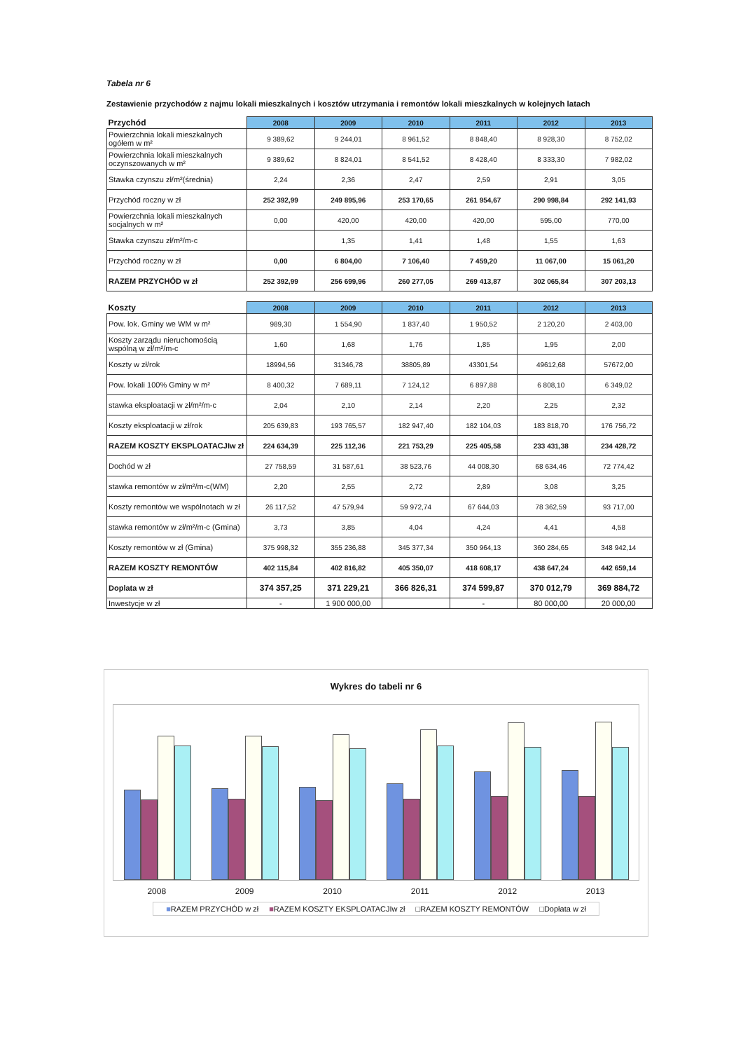Tabela nr 6
Zestawienie przychodów z najmu lokali mieszkalnych i kosztów utrzymania i remontów lokali mieszkalnych w kolejnych latach
| Przychód | 2008 | 2009 | 2010 | 2011 | 2012 | 2013 |
| --- | --- | --- | --- | --- | --- | --- |
| Powierzchnia lokali mieszkalnych ogółem w m² | 9 389,62 | 9 244,01 | 8 961,52 | 8 848,40 | 8 928,30 | 8 752,02 |
| Powierzchnia lokali mieszkalnych oczynszowanych w m² | 9 389,62 | 8 824,01 | 8 541,52 | 8 428,40 | 8 333,30 | 7 982,02 |
| Stawka czynszu zł/m²(średnia) | 2,24 | 2,36 | 2,47 | 2,59 | 2,91 | 3,05 |
| Przychód roczny w zł | 252 392,99 | 249 895,96 | 253 170,65 | 261 954,67 | 290 998,84 | 292 141,93 |
| Powierzchnia lokali mieszkalnych socjalnych w m² | 0,00 | 420,00 | 420,00 | 420,00 | 595,00 | 770,00 |
| Stawka czynszu zł/m²/m-c | | 1,35 | 1,41 | 1,48 | 1,55 | 1,63 |
| Przychód roczny w zł | 0,00 | 6 804,00 | 7 106,40 | 7 459,20 | 11 067,00 | 15 061,20 |
| RAZEM PRZYCHÓD w zł | 252 392,99 | 256 699,96 | 260 277,05 | 269 413,87 | 302 065,84 | 307 203,13 |
| Koszty | 2008 | 2009 | 2010 | 2011 | 2012 | 2013 |
| --- | --- | --- | --- | --- | --- | --- |
| Pow. lok. Gminy we WM w m² | 989,30 | 1 554,90 | 1 837,40 | 1 950,52 | 2 120,20 | 2 403,00 |
| Koszty zarządu nieruchomością wspólną w zł/m²/m-c | 1,60 | 1,68 | 1,76 | 1,85 | 1,95 | 2,00 |
| Koszty w zł/rok | 18994,56 | 31346,78 | 38805,89 | 43301,54 | 49612,68 | 57672,00 |
| Pow. lokali 100% Gminy w m² | 8 400,32 | 7 689,11 | 7 124,12 | 6 897,88 | 6 808,10 | 6 349,02 |
| stawka eksploatacji w zł/m²/m-c | 2,04 | 2,10 | 2,14 | 2,20 | 2,25 | 2,32 |
| Koszty eksploatacji w zł/rok | 205 639,83 | 193 765,57 | 182 947,40 | 182 104,03 | 183 818,70 | 176 756,72 |
| RAZEM KOSZTY EKSPLOATACJIw zł | 224 634,39 | 225 112,36 | 221 753,29 | 225 405,58 | 233 431,38 | 234 428,72 |
| Dochód w zł | 27 758,59 | 31 587,61 | 38 523,76 | 44 008,30 | 68 634,46 | 72 774,42 |
| stawka remontów w zł/m²/m-c(WM) | 2,20 | 2,55 | 2,72 | 2,89 | 3,08 | 3,25 |
| Koszty remontów we wspólnotach w zł | 26 117,52 | 47 579,94 | 59 972,74 | 67 644,03 | 78 362,59 | 93 717,00 |
| stawka remontów w zł/m²/m-c (Gmina) | 3,73 | 3,85 | 4,04 | 4,24 | 4,41 | 4,58 |
| Koszty remontów w zł (Gmina) | 375 998,32 | 355 236,88 | 345 377,34 | 350 964,13 | 360 284,65 | 348 942,14 |
| RAZEM KOSZTY REMONTÓW | 402 115,84 | 402 816,82 | 405 350,07 | 418 608,17 | 438 647,24 | 442 659,14 |
| Doplata w zł | 374 357,25 | 371 229,21 | 366 826,31 | 374 599,87 | 370 012,79 | 369 884,72 |
| Inwestycje w zł | - | 1 900 000,00 | | - | 80 000,00 | 20 000,00 |
Wykres do tabeli nr 6
2008 2009 2010 2011 2012 2013
■RAZEM PRZYCHÓD w zł ■RAZEM KOSZTY EKSPLOATACJIw zł □RAZEM KOSZTY REMONTÓW □Dopłata w zł